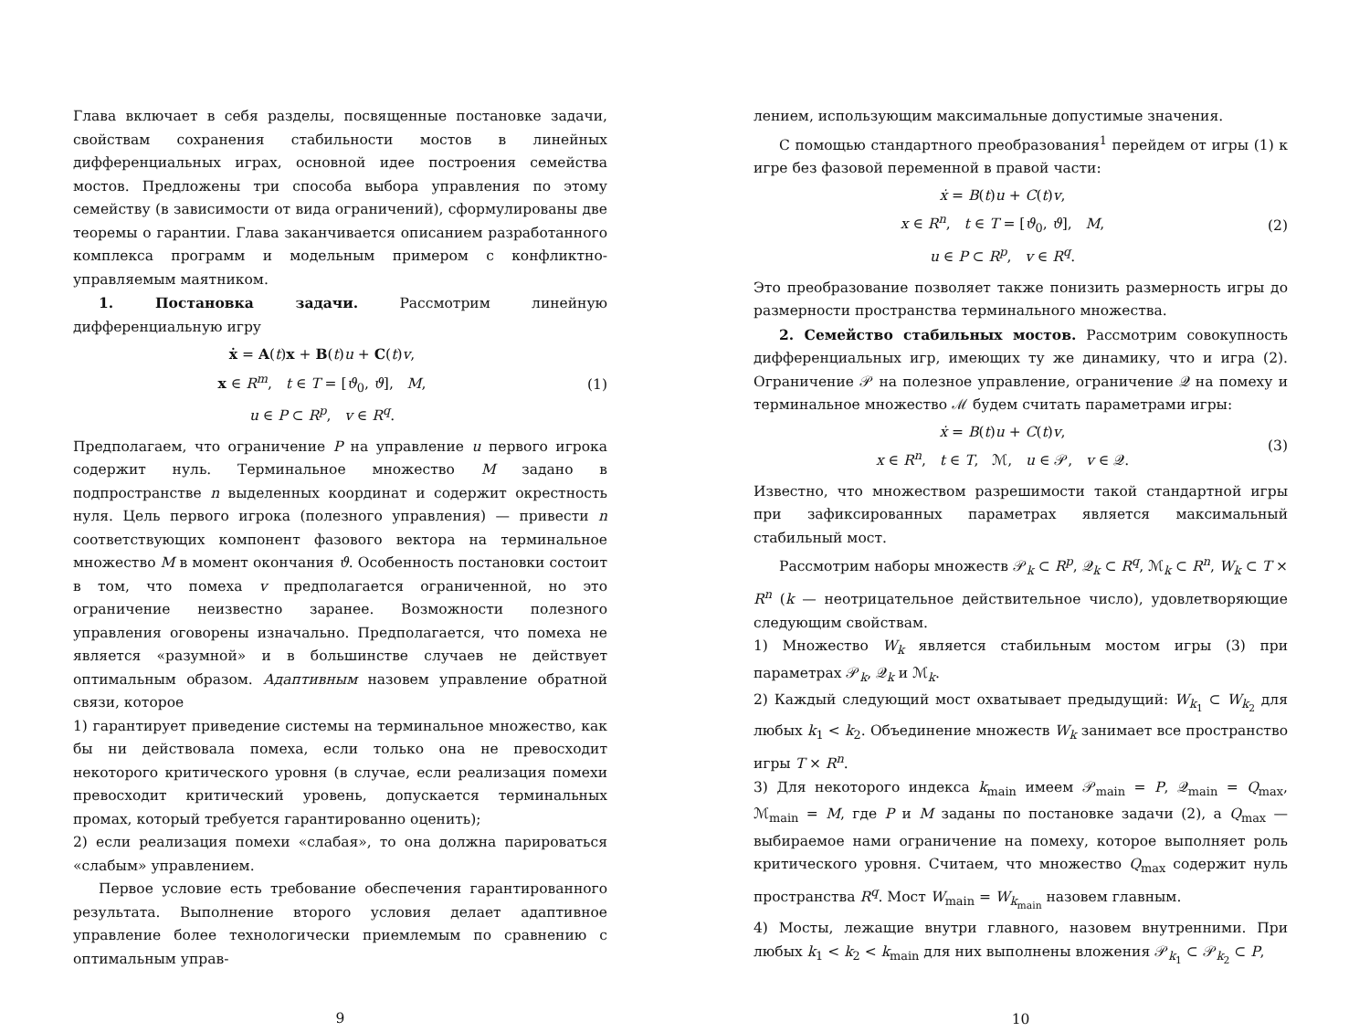Глава включает в себя разделы, посвященные постановке задачи, свойствам сохранения стабильности мостов в линейных дифференциальных играх, основной идее построения семейства мостов. Предложены три способа выбора управления по этому семейству (в зависимости от вида ограничений), сформулированы две теоремы о гарантии. Глава заканчивается описанием разработанного комплекса программ и модельным примером с конфликтно-управляемым маятником.
1. Постановка задачи. Рассмотрим линейную дифференциальную игру
ẋ = A(t)x + B(t)u + C(t)v,
x ∈ R<sup>m</sup>, t ∈ T = [ϑ<sub>0</sub>, ϑ], M,
u ∈ P ⊂ R<sup>p</sup>, v ∈ R<sup>q</sup>.
(1)
Предполагаем, что ограничение P на управление u первого игрока содержит нуль. Терминальное множество M задано в подпространстве n выделенных координат и содержит окрестность нуля. Цель первого игрока (полезного управления) — привести n соответствующих компонент фазового вектора на терминальное множество M в момент окончания ϑ. Особенность постановки состоит в том, что помеха v предполагается ограниченной, но это ограничение неизвестно заранее. Возможности полезного управления оговорены изначально. Предполагается, что помеха не является «разумной» и в большинстве случаев не действует оптимальным образом. Адаптивным назовем управление обратной связи, которое
1) гарантирует приведение системы на терминальное множество, как бы ни действовала помеха, если только она не превосходит некоторого критического уровня (в случае, если реализация помехи превосходит критический уровень, допускается терминальных промах, который требуется гарантированно оценить);
2) если реализация помехи «слабая», то она должна парироваться «слабым» управлением.
Первое условие есть требование обеспечения гарантированного результата. Выполнение второго условия делает адаптивное управление более технологически приемлемым по сравнению с оптимальным управ-
9
лением, использующим максимальные допустимые значения.
С помощью стандартного преобразования<sup>1</sup> перейдем от игры (1) к игре без фазовой переменной в правой части:
ẋ = B(t)u + C(t)v,
x ∈ R<sup>n</sup>, t ∈ T = [ϑ<sub>0</sub>, ϑ], M,
u ∈ P ⊂ R<sup>p</sup>, v ∈ R<sup>q</sup>.
(2)
Это преобразование позволяет также понизить размерность игры до размерности пространства терминального множества.
2. Семейство стабильных мостов. Рассмотрим совокупность дифференциальных игр, имеющих ту же динамику, что и игра (2). Ограничение 𝒫 на полезное управление, ограничение 𝒬 на помеху и терминальное множество ℳ будем считать параметрами игры:
ẋ = B(t)u + C(t)v,
x ∈ R<sup>n</sup>, t ∈ T, ℳ, u ∈ 𝒫, v ∈ 𝒬.
(3)
Известно, что множеством разрешимости такой стандартной игры при зафиксированных параметрах является максимальный стабильный мост.
Рассмотрим наборы множеств 𝒫<sub>k</sub> ⊂ R<sup>p</sup>, 𝒬<sub>k</sub> ⊂ R<sup>q</sup>, ℳ<sub>k</sub> ⊂ R<sup>n</sup>, W<sub>k</sub> ⊂ T × R<sup>n</sup> (k — неотрицательное действительное число), удовлетворяющие следующим свойствам.
1) Множество W<sub>k</sub> является стабильным мостом игры (3) при параметрах 𝒫<sub>k</sub>, 𝒬<sub>k</sub> и ℳ<sub>k</sub>.
2) Каждый следующий мост охватывает предыдущий: W<sub>k<sub>1</sub></sub> ⊂ W<sub>k<sub>2</sub></sub> для любых k<sub>1</sub> < k<sub>2</sub>. Объединение множеств W<sub>k</sub> занимает все пространство игры T × R<sup>n</sup>.
3) Для некоторого индекса k<sub>main</sub> имеем 𝒫<sub>main</sub> = P, 𝒬<sub>main</sub> = Q<sub>max</sub>, ℳ<sub>main</sub> = M, где P и M заданы по постановке задачи (2), а Q<sub>max</sub> — выбираемое нами ограничение на помеху, которое выполняет роль критического уровня. Считаем, что множество Q<sub>max</sub> содержит нуль пространства R<sup>q</sup>. Мост W<sub>main</sub> = W<sub>k<sub>main</sub></sub> назовем главным.
4) Мосты, лежащие внутри главного, назовем внутренними. При любых k<sub>1</sub> < k<sub>2</sub> < k<sub>main</sub> для них выполнены вложения 𝒫<sub>k<sub>1</sub></sub> ⊂ 𝒫<sub>k<sub>2</sub></sub> ⊂ P,
10